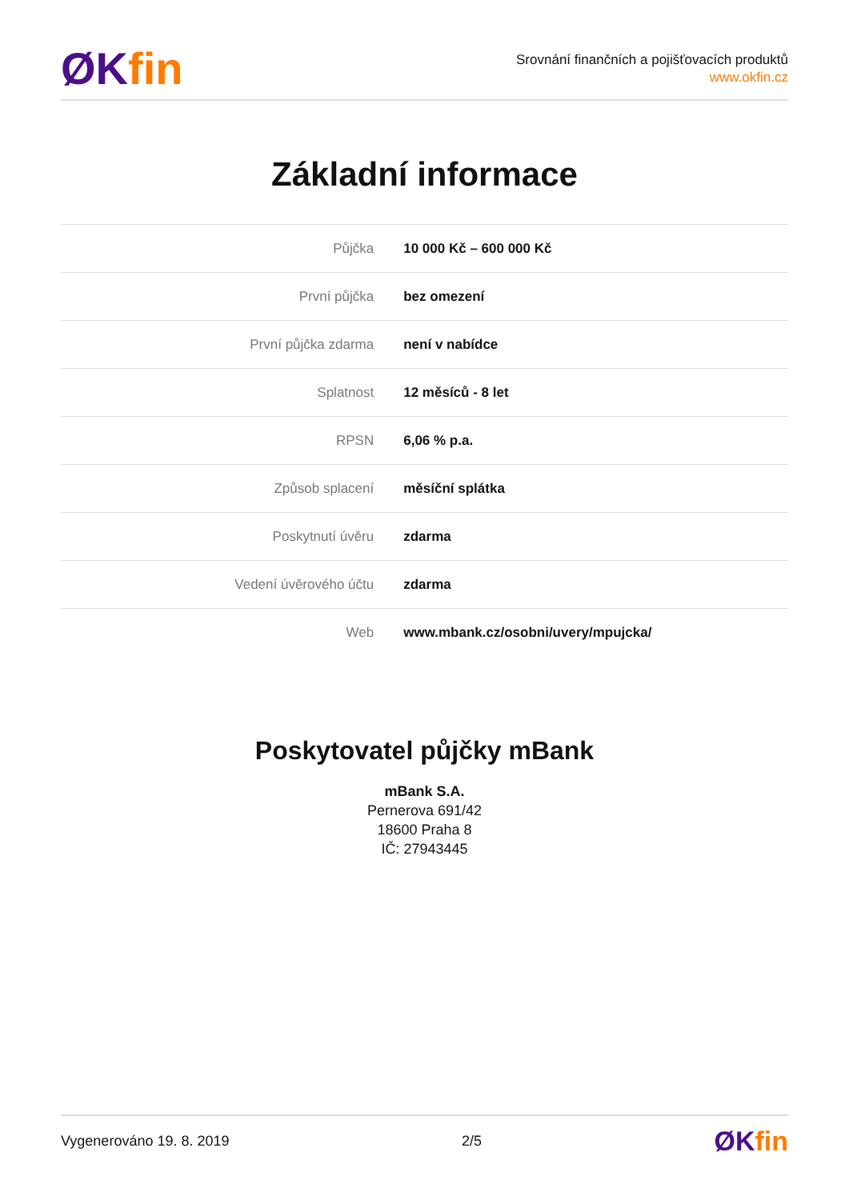ØK fin
Srovnání finančních a pojišťovacích produktů
www.okfin.cz
Základní informace
| Půjčka | 10 000 Kč – 600 000 Kč |
| První půjčka | bez omezení |
| První půjčka zdarma | není v nabídce |
| Splatnost | 12 měsíců - 8 let |
| RPSN | 6,06 % p.a. |
| Způsob splacení | měsíční splátka |
| Poskytnutí úvěru | zdarma |
| Vedení úvěrového účtu | zdarma |
| Web | www.mbank.cz/osobni/uvery/mpujcka/ |
Poskytovatel půjčky mBank
mBank S.A.
Pernerova 691/42
18600 Praha 8
IČ: 27943445
Vygenerováno 19. 8. 2019 2/5 ØK fin